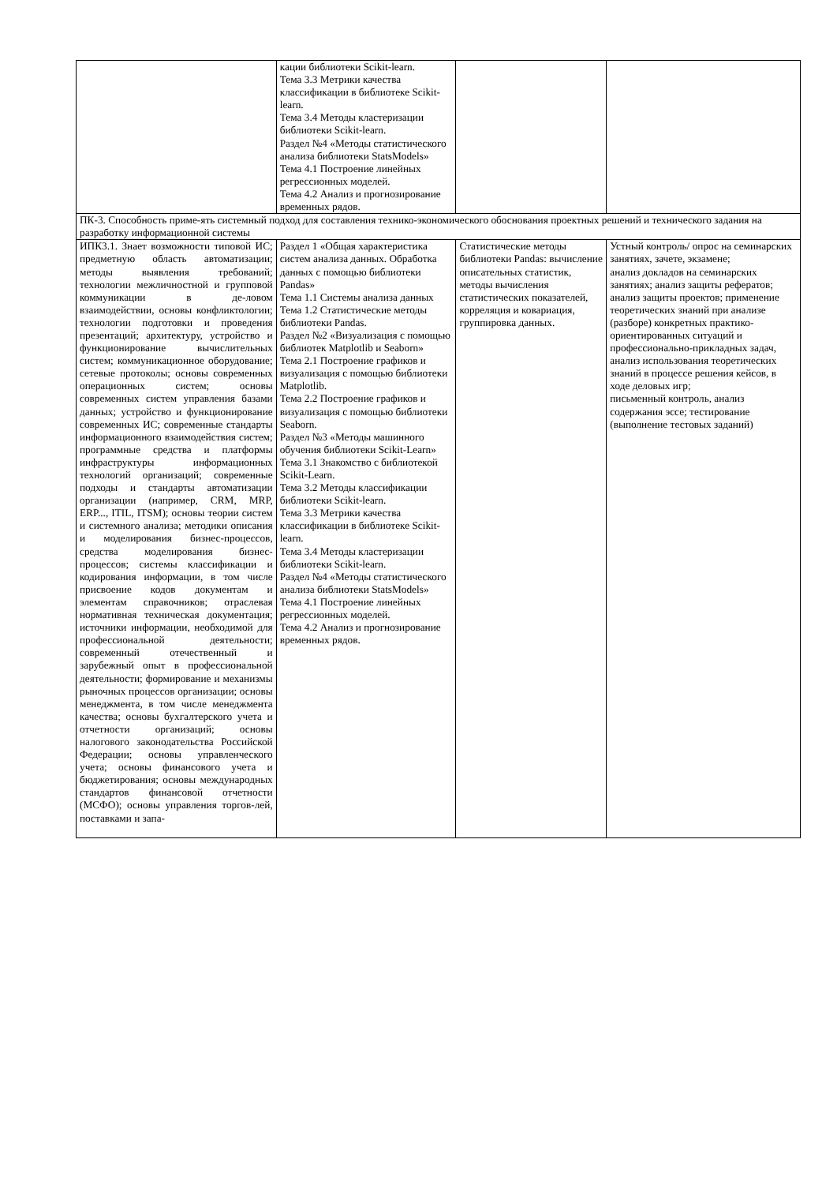| | кации библиотеки Scikit-learn. Тема 3.3 Метрики качества классификации в библиотеке Scikit-learn. Тема 3.4 Методы кластеризации библиотеки Scikit-learn. Раздел №4 «Методы статистического анализа библиотеки StatsModels» Тема 4.1 Построение линейных регрессионных моделей. Тема 4.2 Анализ и прогнозирование временных рядов. | | |
| ПК-3. Способность приме-ять системный подход для составления технико-экономического обоснования проектных решений и технического задания на разработку информационной системы | | | |
| ИПК3.1. Знает возможности типовой ИС; предметную область автоматизации; методы выявления требований; технологии межличностной и групповой коммуникации в де-ловом взаимодействии, основы конфликтологии; технологии подготовки и проведения презентаций; архитектуру, устройство и функционирование вычислительных систем; коммуникационное оборудование; сетевые протоколы; основы современных операционных систем; основы современных систем управления базами данных; устройство и функционирование современных ИС; современные стандарты информационного взаимодействия систем; программные средства и платформы инфраструктуры информационных технологий организаций; современные подходы и стандарты автоматизации организации (например, CRM, MRP, ERP..., ITIL, ITSM); основы теории систем и системного анализа; методики описания и моделирования бизнес-процессов, средства моделирования бизнес-процессов; системы классификации и кодирования информации, в том числе присвоение кодов документам и элементам справочников; отраслевая нормативная техническая документация; источники информации, необходимой для профессиональной деятельности; современный отечественный и зарубежный опыт в профессиональной деятельности; формирование и механизмы рыночных процессов организации; основы менеджмента, в том числе менеджмента качества; основы бухгалтерского учета и отчетности организаций; основы налогового законодательства Российской Федерации; основы управленческого учета; основы финансового учета и бюджетирования; основы международных стандартов финансовой отчетности (МСФО); основы управления торгов-лей, поставками и запа- | Раздел 1 «Общая характеристика систем анализа данных. Обработка данных с помощью библиотеки Pandas» Тема 1.1 Системы анализа данных Тема 1.2 Статистические методы библиотеки Pandas. Раздел №2 «Визуализация с помощью библиотек Matplotlib и Seaborn» Тема 2.1 Построение графиков и визуализация с помощью библиотеки Matplotlib. Тема 2.2 Построение графиков и визуализация с помощью библиотеки Seaborn. Раздел №3 «Методы машинного обучения библиотеки Scikit-Learn» Тема 3.1 Знакомство с библиотекой Scikit-Learn. Тема 3.2 Методы классификации библиотеки Scikit-learn. Тема 3.3 Метрики качества классификации в библиотеке Scikit-learn. Тема 3.4 Методы кластеризации библиотеки Scikit-learn. Раздел №4 «Методы статистического анализа библиотеки StatsModels» Тема 4.1 Построение линейных регрессионных моделей. Тема 4.2 Анализ и прогнозирование временных рядов. | Статистические методы библиотеки Pandas: вычисление описательных статистик, методы вычисления статистических показателей, корреляция и ковариация, группировка данных. | Устный контроль/ опрос на семинарских занятиях, зачете, экзамене; анализ докладов на семинарских занятиях; анализ защиты рефератов; анализ защиты проектов; применение теоретических знаний при анализе (разборе) конкретных практико-ориентированных ситуаций и профессионально-прикладных задач, анализ использования теоретических знаний в процессе решения кейсов, в ходе деловых игр; письменный контроль, анализ содержания эссе; тестирование (выполнение тестовых заданий) |